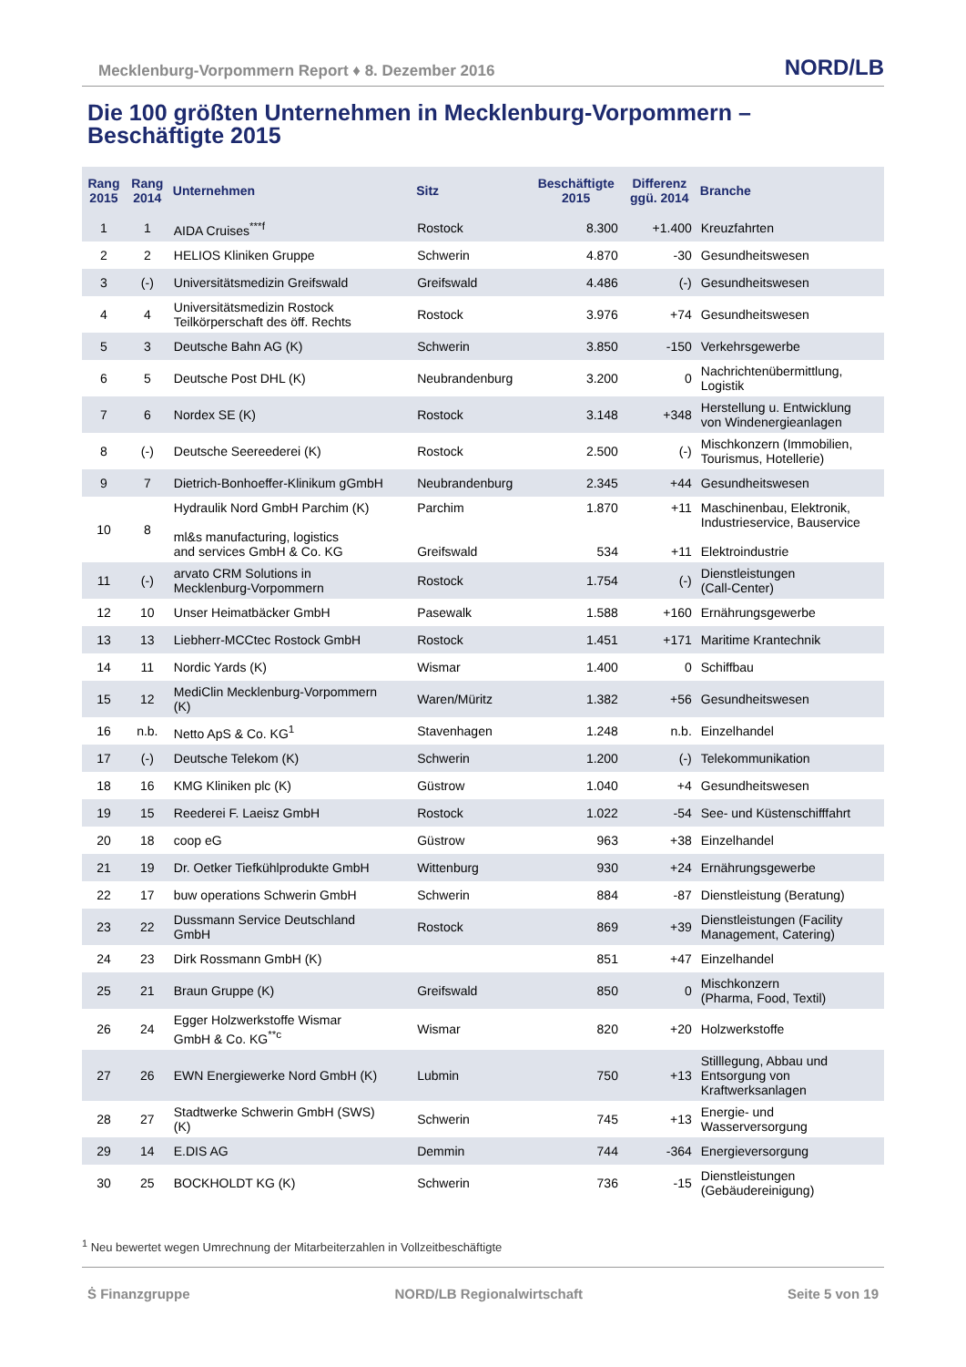Mecklenburg-Vorpommern Report ♦ 8. Dezember 2016 NORD/LB
Die 100 größten Unternehmen in Mecklenburg-Vorpommern –
Beschäftigte 2015
| Rang 2015 | Rang 2014 | Unternehmen | Sitz | Beschäftigte 2015 | Differenz ggü. 2014 | Branche |
| --- | --- | --- | --- | --- | --- | --- |
| 1 | 1 | AIDA Cruises<sup>***f</sup> | Rostock | 8.300 | +1.400 | Kreuzfahrten |
| 2 | 2 | HELIOS Kliniken Gruppe | Schwerin | 4.870 | -30 | Gesundheitswesen |
| 3 | (-) | Universitätsmedizin Greifswald | Greifswald | 4.486 | (-) | Gesundheitswesen |
| 4 | 4 | Universitätsmedizin Rostock Teilkörperschaft des öff. Rechts | Rostock | 3.976 | +74 | Gesundheitswesen |
| 5 | 3 | Deutsche Bahn AG (K) | Schwerin | 3.850 | -150 | Verkehrsgewerbe |
| 6 | 5 | Deutsche Post DHL (K) | Neubrandenburg | 3.200 | 0 | Nachrichtenübermittlung, Logistik |
| 7 | 6 | Nordex SE (K) | Rostock | 3.148 | +348 | Herstellung u. Entwicklung von Windenergieanlagen |
| 8 | (-) | Deutsche Seereederei (K) | Rostock | 2.500 | (-) | Mischkonzern (Immobilien, Tourismus, Hotellerie) |
| 9 | 7 | Dietrich-Bonhoeffer-Klinikum gGmbH | Neubrandenburg | 2.345 | +44 | Gesundheitswesen |
| 10 | 8 | Hydraulik Nord GmbH Parchim (K) ml&s manufacturing, logistics and services GmbH & Co. KG | Parchim Greifswald | 1.870 534 | +11 +11 | Maschinenbau, Elektronik, Industrieservice, Bauservice Elektroindustrie |
| 11 | (-) | arvato CRM Solutions in Mecklenburg-Vorpommern | Rostock | 1.754 | (-) | Dienstleistungen (Call-Center) |
| 12 | 10 | Unser Heimatbäcker GmbH | Pasewalk | 1.588 | +160 | Ernährungsgewerbe |
| 13 | 13 | Liebherr-MCCtec Rostock GmbH | Rostock | 1.451 | +171 | Maritime Krantechnik |
| 14 | 11 | Nordic Yards (K) | Wismar | 1.400 | 0 | Schiffbau |
| 15 | 12 | MediClin Mecklenburg-Vorpommern (K) | Waren/Müritz | 1.382 | +56 | Gesundheitswesen |
| 16 | n.b. | Netto ApS & Co. KG<sup>1</sup> | Stavenhagen | 1.248 | n.b. | Einzelhandel |
| 17 | (-) | Deutsche Telekom (K) | Schwerin | 1.200 | (-) | Telekommunikation |
| 18 | 16 | KMG Kliniken plc (K) | Güstrow | 1.040 | +4 | Gesundheitswesen |
| 19 | 15 | Reederei F. Laeisz GmbH | Rostock | 1.022 | -54 | See- und Küstenschifffahrt |
| 20 | 18 | coop eG | Güstrow | 963 | +38 | Einzelhandel |
| 21 | 19 | Dr. Oetker Tiefkühlprodukte GmbH | Wittenburg | 930 | +24 | Ernährungsgewerbe |
| 22 | 17 | buw operations Schwerin GmbH | Schwerin | 884 | -87 | Dienstleistung (Beratung) |
| 23 | 22 | Dussmann Service Deutschland GmbH | Rostock | 869 | +39 | Dienstleistungen (Facility Management, Catering) |
| 24 | 23 | Dirk Rossmann GmbH (K) | | 851 | +47 | Einzelhandel |
| 25 | 21 | Braun Gruppe (K) | Greifswald | 850 | 0 | Mischkonzern (Pharma, Food, Textil) |
| 26 | 24 | Egger Holzwerkstoffe Wismar GmbH & Co. KG<sup>**c</sup> | Wismar | 820 | +20 | Holzwerkstoffe |
| 27 | 26 | EWN Energiewerke Nord GmbH (K) | Lubmin | 750 | +13 | Stilllegung, Abbau und Entsorgung von Kraftwerksanlagen |
| 28 | 27 | Stadtwerke Schwerin GmbH (SWS) (K) | Schwerin | 745 | +13 | Energie- und Wasserversorgung |
| 29 | 14 | E.DIS AG | Demmin | 744 | -364 | Energieversorgung |
| 30 | 25 | BOCKHOLDT KG (K) | Schwerin | 736 | -15 | Dienstleistungen (Gebäudereinigung) |
<sup>1</sup> Neu bewertet wegen Umrechnung der Mitarbeiterzahlen in Vollzeitbeschäftigte
Ṡ Finanzgruppe NORD/LB Regionalwirtschaft Seite 5 von 19